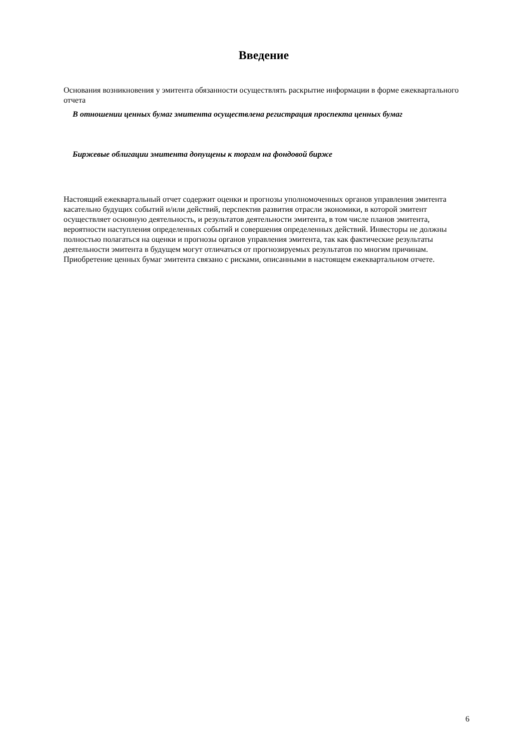Введение
Основания возникновения у эмитента обязанности осуществлять раскрытие информации в форме ежеквартального отчета
В отношении ценных бумаг эмитента осуществлена регистрация проспекта ценных бумаг
Биржевые облигации эмитента допущены к торгам на фондовой бирже
Настоящий ежеквартальный отчет содержит оценки и прогнозы уполномоченных органов управления эмитента касательно будущих событий и/или действий, перспектив развития отрасли экономики, в которой эмитент осуществляет основную деятельность, и результатов деятельности эмитента, в том числе планов эмитента, вероятности наступления определенных событий и совершения определенных действий. Инвесторы не должны полностью полагаться на оценки и прогнозы органов управления эмитента, так как фактические результаты деятельности эмитента в будущем могут отличаться от прогнозируемых результатов по многим причинам. Приобретение ценных бумаг эмитента связано с рисками, описанными в настоящем ежеквартальном отчете.
6